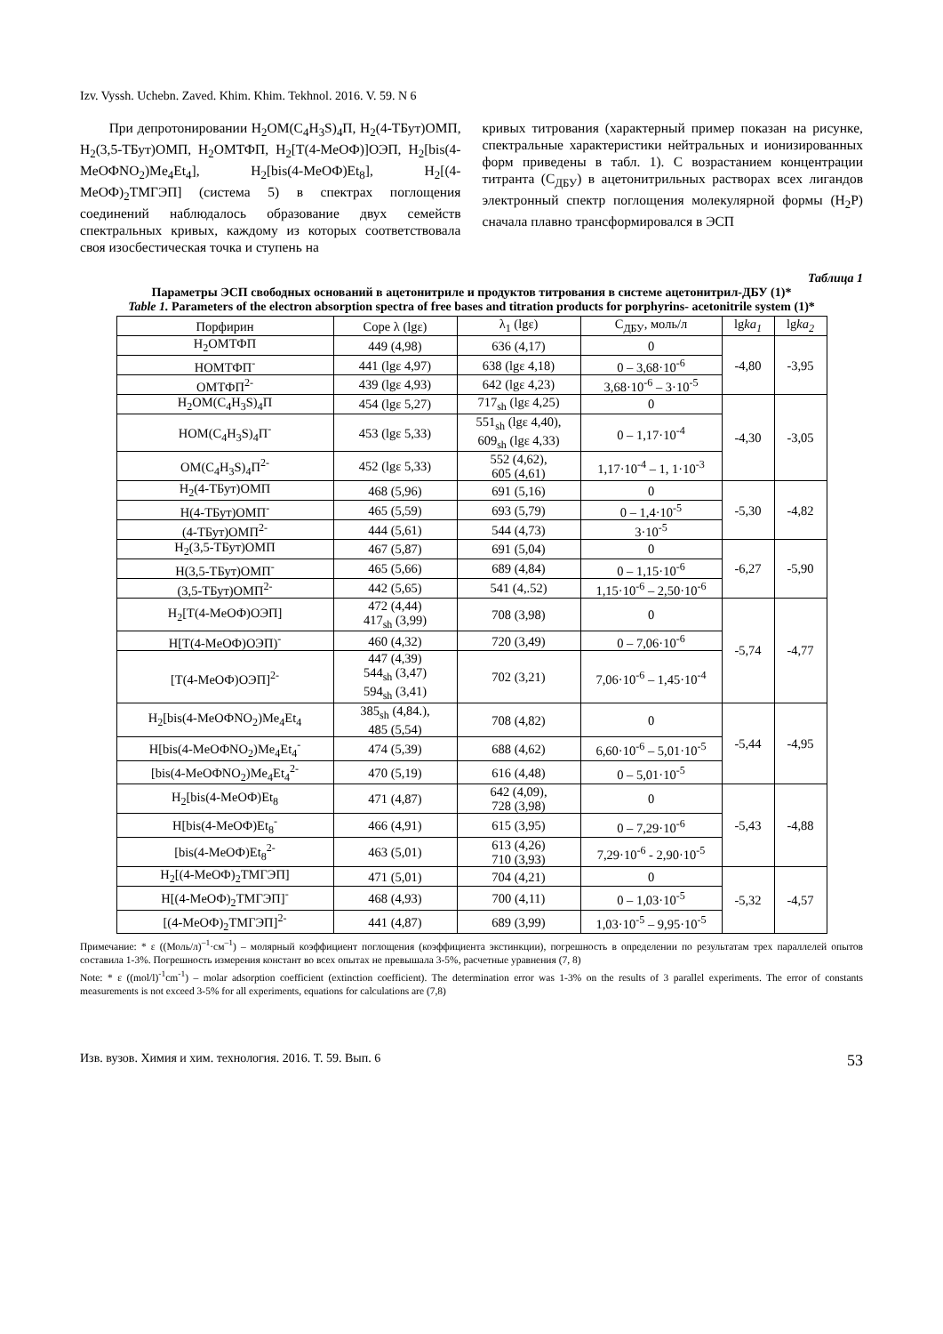Izv. Vyssh. Uchebn. Zaved. Khim. Khim. Tekhnol. 2016. V. 59. N 6
При депротонировании H<sub>2</sub>OM(C<sub>4</sub>H<sub>3</sub>S)<sub>4</sub>П, H<sub>2</sub>(4-ТБут)ОМП, H<sub>2</sub>(3,5-ТБут)ОМП, H<sub>2</sub>OMТФП, H<sub>2</sub>[T(4-MeOФ)]OЭП, H<sub>2</sub>[bis(4-MeOФNO<sub>2</sub>)Me<sub>4</sub>Et<sub>4</sub>], H<sub>2</sub>[bis(4-MeOФ)Et<sub>8</sub>], H<sub>2</sub>[(4-MeOФ)<sub>2</sub>TMГЭП] (система 5) в спектрах поглощения соединений наблюдалось образование двух семейств спектральных кривых, каждому из которых соответствовала своя изосбестическая точка и ступень на
кривых титрования (характерный пример показан на рисунке, спектральные характеристики нейтральных и ионизированных форм приведены в табл. 1). С возрастанием концентрации титранта (C<sub>ДБУ</sub>) в ацетонитрильных растворах всех лигандов электронный спектр поглощения молекулярной формы (H<sub>2</sub>P) сначала плавно трансформировался в ЭСП
Таблица 1
Параметры ЭСП свободных оснований в ацетонитриле и продуктов титрования в системе ацетонитрил-ДБУ (1)*
Table 1. Parameters of the electron absorption spectra of free bases and titration products for porphyrins- acetonitrile system (1)*
| Порфирин | Соре λ (lgε) | λ<sub>1</sub> (lgε) | C<sub>ДБУ</sub>, моль/л | lg ka<sub>1</sub> | lg ka<sub>2</sub> |
| --- | --- | --- | --- | --- | --- |
| H<sub>2</sub>OMТФП | 449 (4,98) | 636 (4,17) | 0 | -4,80 | -3,95 |
| HOMТФП<sup>-</sup> | 441 (lgε 4,97) | 638 (lgε 4,18) | 0 – 3,68·10<sup>-6</sup> | | |
| OMТФП<sup>2-</sup> | 439 (lgε 4,93) | 642 (lgε 4,23) | 3,68·10<sup>-6</sup> – 3·10<sup>-5</sup> | | |
| H<sub>2</sub>OM(C<sub>4</sub>H<sub>3</sub>S)<sub>4</sub>П | 454 (lgε 5,27) | 717<sub>sh</sub> (lgε 4,25) | 0 | -4,30 | -3,05 |
| HOM(C<sub>4</sub>H<sub>3</sub>S)<sub>4</sub>П<sup>-</sup> | 453 (lgε 5,33) | 551<sub>sh</sub> (lgε 4,40), 609<sub>sh</sub> (lgε 4,33) | 0 – 1,17·10<sup>-4</sup> | | |
| OM(C<sub>4</sub>H<sub>3</sub>S)<sub>4</sub>П<sup>2-</sup> | 452 (lgε 5,33) | 552 (4,62), 605 (4,61) | 1,17·10<sup>-4</sup> – 1, 1·10<sup>-3</sup> | | |
| H<sub>2</sub>(4-ТБут)ОМП | 468 (5,96) | 691 (5,16) | 0 | -5,30 | -4,82 |
| H(4-ТБут)ОМП<sup>-</sup> | 465 (5,59) | 693 (5,79) | 0 – 1,4·10<sup>-5</sup> | | |
| (4-ТБут)ОМП<sup>2-</sup> | 444 (5,61) | 544 (4,73) | 3·10<sup>-5</sup> | | |
| H<sub>2</sub>(3,5-ТБут)ОМП | 467 (5,87) | 691 (5,04) | 0 | -6,27 | -5,90 |
| H(3,5-ТБут)ОМП<sup>-</sup> | 465 (5,66) | 689 (4,84) | 0 – 1,15·10<sup>-6</sup> | | |
| (3,5-ТБут)ОМП<sup>2-</sup> | 442 (5,65) | 541 (4,.52) | 1,15·10<sup>-6</sup> – 2,50·10<sup>-6</sup> | | |
| H<sub>2</sub>[T(4-MeOФ)OЭП] | 472 (4,44) 417<sub>sh</sub> (3,99) | 708 (3,98) | 0 | -5,74 | -4,77 |
| H[T(4-MeOФ)OЭП)<sup>-</sup> | 460 (4,32) | 720 (3,49) | 0 – 7,06·10<sup>-6</sup> | | |
| [T(4-MeOФ)OЭП]<sup>2-</sup> | 447 (4,39) 544<sub>sh</sub> (3,47) 594<sub>sh</sub> (3,41) | 702 (3,21) | 7,06·10<sup>-6</sup> – 1,45·10<sup>-4</sup> | | |
| H<sub>2</sub>[bis(4-MeOФNO<sub>2</sub>)Me<sub>4</sub>Et<sub>4</sub> | 385<sub>sh</sub> (4,84.), 485 (5,54) | 708 (4,82) | 0 | -5,44 | -4,95 |
| H[bis(4-MeOФNO<sub>2</sub>)Me<sub>4</sub>Et<sub>4</sub><sup>-</sup> | 474 (5,39) | 688 (4,62) | 6,60·10<sup>-6</sup> – 5,01·10<sup>-5</sup> | | |
| [bis(4-MeOФNO<sub>2</sub>)Me<sub>4</sub>Et<sub>4</sub><sup>2-</sup> | 470 (5,19) | 616 (4,48) | 0 – 5,01·10<sup>-5</sup> | | |
| H<sub>2</sub>[bis(4-MeOФ)Et<sub>8</sub> | 471 (4,87) | 642 (4,09), 728 (3,98) | 0 | -5,43 | -4,88 |
| H[bis(4-MeOФ)Et<sub>8</sub><sup>-</sup> | 466 (4,91) | 615 (3,95) | 0 – 7,29·10<sup>-6</sup> | | |
| [bis(4-MeOФ)Et<sub>8</sub><sup>2-</sup> | 463 (5,01) | 613 (4,26) 710 (3,93) | 7,29·10<sup>-6</sup> - 2,90·10<sup>-5</sup> | | |
| H<sub>2</sub>[(4-MeOФ)<sub>2</sub>TMГЭП] | 471 (5,01) | 704 (4,21) | 0 | -5,32 | -4,57 |
| H[(4-MeOФ)<sub>2</sub>TMГЭП]<sup>-</sup> | 468 (4,93) | 700 (4,11) | 0 – 1,03·10<sup>-5</sup> | | |
| [(4-MeOФ)<sub>2</sub>TMГЭП]<sup>2-</sup> | 441 (4,87) | 689 (3,99) | 1,03·10<sup>-5</sup> – 9,95·10<sup>-5</sup> | | |
Примечание: * ε ((Моль/л)<sup>–1</sup>·см<sup>–1</sup>) – молярный коэффициент поглощения (коэффициента экстинкции), погрешность в определении по результатам трех параллелей опытов составила 1-3%. Погрешность измерения констант во всех опытах не превышала 3-5%, расчетные уравнения (7, 8)
Note: * ε ((mol/l)<sup>-1</sup>cm<sup>-1</sup>) – molar adsorption coefficient (extinction coefficient). The determination error was 1-3% on the results of 3 parallel experiments. The error of constants measurements is not exceed 3-5% for all experiments, equations for calculations are (7,8)
Изв. вузов. Химия и хим. технология. 2016. Т. 59. Вып. 6 53